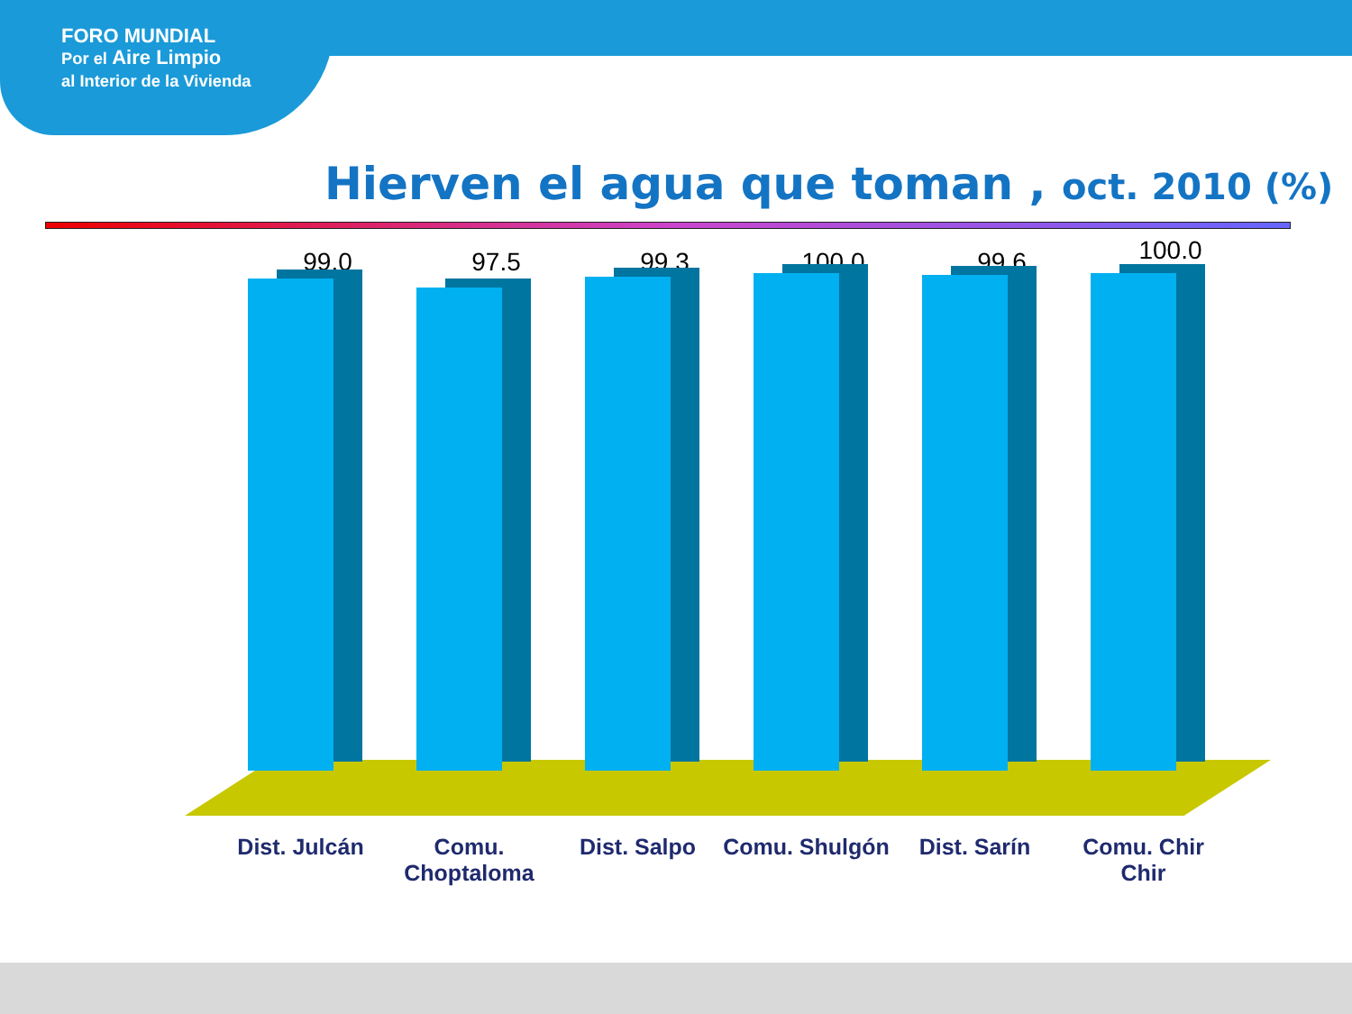FORO MUNDIAL
Por el Aire Limpio
al Interior de la Vivienda
Hierven el agua que toman , oct. 2010 (%)
99.0
Dist. Julcán
97.5
Comu. Choptaloma
99.3
Dist. Salpo
100.0
Comu. Shulgón
99.6
Dist. Sarín
100.0
Comu. Chir Chir